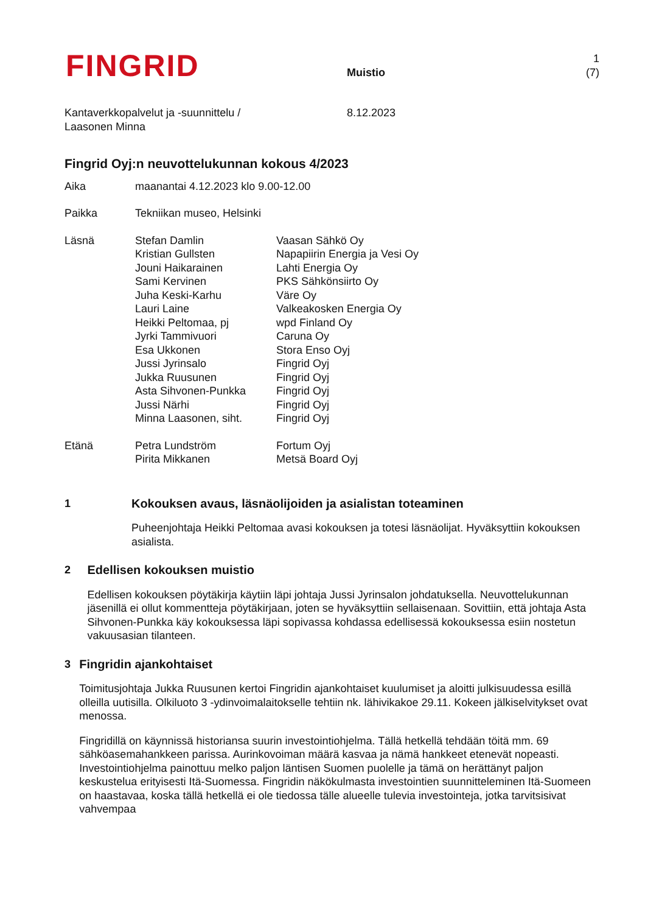FINGRID
Muistio
1 (7)
Kantaverkkopalvelut ja -suunnittelu /
Laasonen Minna
8.12.2023
Fingrid Oyj:n neuvottelukunnan kokous 4/2023
Aika maanantai 4.12.2023 klo 9.00-12.00
Paikka Tekniikan museo, Helsinki
Läsnä Stefan Damlin
Kristian Gullsten
Jouni Haikarainen
Sami Kervinen
Juha Keski-Karhu
Lauri Laine
Heikki Peltomaa, pj
Jyrki Tammivuori
Esa Ukkonen
Jussi Jyrinsalo
Jukka Ruusunen
Asta Sihvonen-Punkka
Jussi Närhi
Minna Laasonen, siht.
Vaasan Sähkö Oy
Napapiirin Energia ja Vesi Oy
Lahti Energia Oy
PKS Sähkönsiirto Oy
Väre Oy
Valkeakosken Energia Oy
wpd Finland Oy
Caruna Oy
Stora Enso Oyj
Fingrid Oyj
Fingrid Oyj
Fingrid Oyj
Fingrid Oyj
Fingrid Oyj
Etänä Petra Lundström
Pirita Mikkanen
Fortum Oyj
Metsä Board Oyj
1 Kokouksen avaus, läsnäolijoiden ja asialistan toteaminen
Puheenjohtaja Heikki Peltomaa avasi kokouksen ja totesi läsnäolijat. Hyväksyttiin kokouksen asialista.
2 Edellisen kokouksen muistio
Edellisen kokouksen pöytäkirja käytiin läpi johtaja Jussi Jyrinsalon johdatuksella. Neuvottelukunnan jäsenillä ei ollut kommentteja pöytäkirjaan, joten se hyväksyttiin sellaisenaan. Sovittiin, että johtaja Asta Sihvonen-Punkka käy kokouksessa läpi sopivassa kohdassa edellisessä kokouksessa esiin nostetun vakuusasian tilanteen.
3 Fingridin ajankohtaiset
Toimitusjohtaja Jukka Ruusunen kertoi Fingridin ajankohtaiset kuulumiset ja aloitti julkisuudessa esillä olleilla uutisilla. Olkiluoto 3 -ydinvoimalaitokselle tehtiin nk. lähivikakoe 29.11. Kokeen jälkiselvitykset ovat menossa.
Fingridillä on käynnissä historiansa suurin investointiohjelma. Tällä hetkellä tehdään töitä mm. 69 sähköasemahankkeen parissa. Aurinkovoiman määrä kasvaa ja nämä hankkeet etenevät nopeasti. Investointiohjelma painottuu melko paljon läntisen Suomen puolelle ja tämä on herättänyt paljon keskustelua erityisesti Itä-Suomessa. Fingridin näkökulmasta investointien suunnitteleminen Itä-Suomeen on haastavaa, koska tällä hetkellä ei ole tiedossa tälle alueelle tulevia investointeja, jotka tarvitsisivat vahvempaa